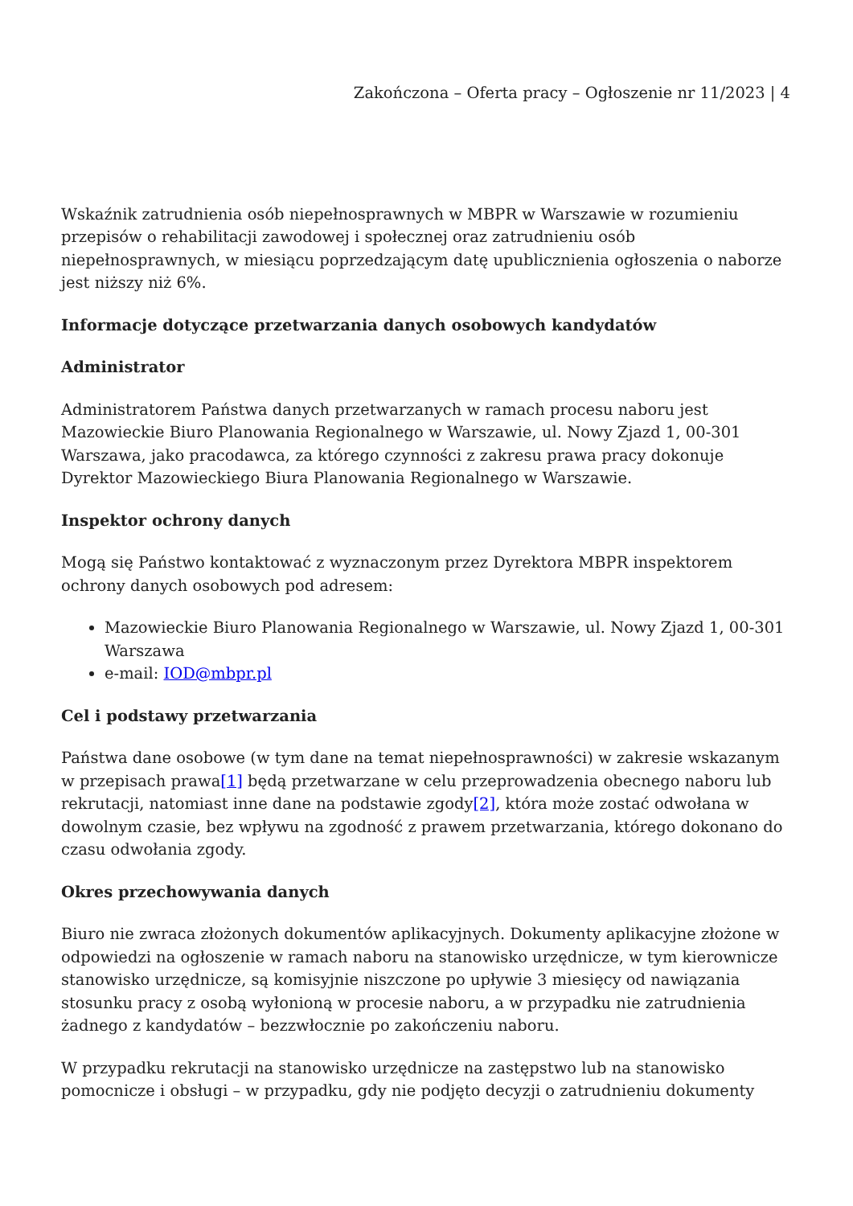Zakończona – Oferta pracy – Ogłoszenie nr 11/2023 | 4
Wskaźnik zatrudnienia osób niepełnosprawnych w MBPR w Warszawie w rozumieniu przepisów o rehabilitacji zawodowej i społecznej oraz zatrudnieniu osób niepełnosprawnych, w miesiącu poprzedzającym datę upublicznienia ogłoszenia o naborze jest niższy niż 6%.
Informacje dotyczące przetwarzania danych osobowych kandydatów
Administrator
Administratorem Państwa danych przetwarzanych w ramach procesu naboru jest Mazowieckie Biuro Planowania Regionalnego w Warszawie, ul. Nowy Zjazd 1, 00-301 Warszawa, jako pracodawca, za którego czynności z zakresu prawa pracy dokonuje Dyrektor Mazowieckiego Biura Planowania Regionalnego w Warszawie.
Inspektor ochrony danych
Mogą się Państwo kontaktować z wyznaczonym przez Dyrektora MBPR inspektorem ochrony danych osobowych pod adresem:
Mazowieckie Biuro Planowania Regionalnego w Warszawie, ul. Nowy Zjazd 1, 00-301 Warszawa
e-mail: IOD@mbpr.pl
Cel i podstawy przetwarzania
Państwa dane osobowe (w tym dane na temat niepełnosprawności) w zakresie wskazanym w przepisach prawa[1] będą przetwarzane w celu przeprowadzenia obecnego naboru lub rekrutacji, natomiast inne dane na podstawie zgody[2], która może zostać odwołana w dowolnym czasie, bez wpływu na zgodność z prawem przetwarzania, którego dokonano do czasu odwołania zgody.
Okres przechowywania danych
Biuro nie zwraca złożonych dokumentów aplikacyjnych. Dokumenty aplikacyjne złożone w odpowiedzi na ogłoszenie w ramach naboru na stanowisko urzędnicze, w tym kierownicze stanowisko urzędnicze, są komisyjnie niszczone po upływie 3 miesięcy od nawiązania stosunku pracy z osobą wyłonioną w procesie naboru, a w przypadku nie zatrudnienia żadnego z kandydatów – bezzwłocznie po zakończeniu naboru.
W przypadku rekrutacji na stanowisko urzędnicze na zastępstwo lub na stanowisko pomocnicze i obsługi – w przypadku, gdy nie podjęto decyzji o zatrudnieniu dokumenty